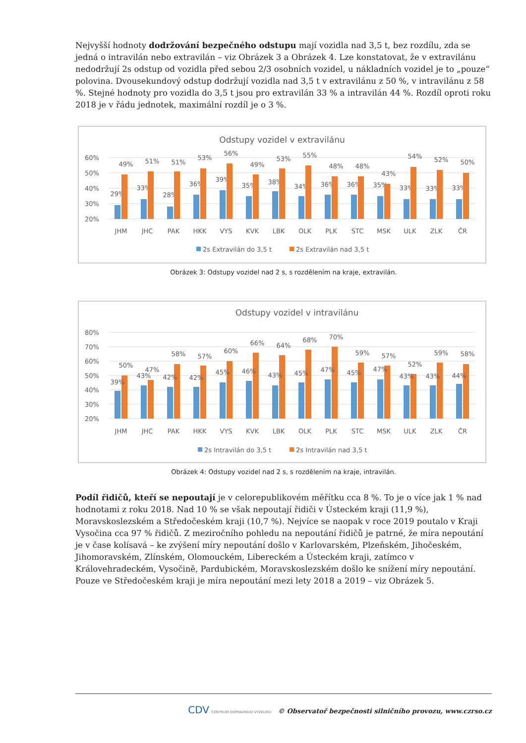Nejvyšší hodnoty dodržování bezpečného odstupu mají vozidla nad 3,5 t, bez rozdílu, zda se jedná o intravilán nebo extravilán – viz Obrázek 3 a Obrázek 4. Lze konstatovat, že v extravilánu nedodržují 2s odstup od vozidla před sebou 2/3 osobních vozidel, u nákladních vozidel je to „pouze“ polovina. Dvousekundový odstup dodržují vozidla nad 3,5 t v extravilánu z 50 %, v intravilánu z 58 %. Stejné hodnoty pro vozidla do 3,5 t jsou pro extravilán 33 % a intravilán 44 %. Rozdíl oproti roku 2018 je v řádu jednotek, maximální rozdíl je o 3 %.
Odstupy vozidel v extravilánu
60%
50%
40%
30%
20%
JHM
JHC
PAK
HKK
VYS
KVK
LBK
OLK
PLK
STC
MSK
ULK
ZLK
ČR
29%
49%
33%
51%
28%
51%
36%
53%
39%
56%
35%
49%
38%
53%
34%
55%
36%
48%
36%
48%
35%
43%
33%
54%
33%
52%
33%
50%
2s Extravilán do 3,5 t
2s Extravilán nad 3,5 t
Obrázek 3: Odstupy vozidel nad 2 s, s rozdělením na kraje, extravilán.
Odstupy vozidel v intravilánu
80%
70%
60%
50%
40%
30%
20%
JHM
JHC
PAK
HKK
VYS
KVK
LBK
OLK
PLK
STC
MSK
ULK
ZLK
ČR
39%
50%
43%
47%
42%
58%
42%
57%
45%
60%
46%
66%
43%
64%
45%
68%
47%
70%
45%
59%
47%
57%
43%
52%
43%
59%
44%
58%
2s Intravilán do 3,5 t
2s Intravilán nad 3,5 t
Obrázek 4: Odstupy vozidel nad 2 s, s rozdělením na kraje, intravilán.
Podíl řidičů, kteří se nepoutají je v celorepublikovém měřítku cca 8 %. To je o více jak 1 % nad hodnotami z roku 2018. Nad 10 % se však nepoutají řidiči v Ústeckém kraji (11,9 %), Moravskoslezském a Středočeském kraji (10,7 %). Nejvíce se naopak v roce 2019 poutalo v Kraji Vysočina cca 97 % řidičů. Z meziročního pohledu na nepoutání řidičů je patrné, že míra nepoutání je v čase kolísavá – ke zvýšení míry nepoutání došlo v Karlovarském, Plzeňském, Jihočeském, Jihomoravském, Zlínském, Olomouckém, Libereckém a Ústeckém kraji, zatímco v Královehradeckém, Vysočině, Pardubickém, Moravskoslezském došlo ke snížení míry nepoutání. Pouze ve Středočeském kraji je míra nepoutání mezi lety 2018 a 2019 – viz Obrázek 5.
CDV CENTRUM DOPRAVNÍHO VÝZKUMU © Observatoř bezpečnosti silničního provozu, www.czrso.cz